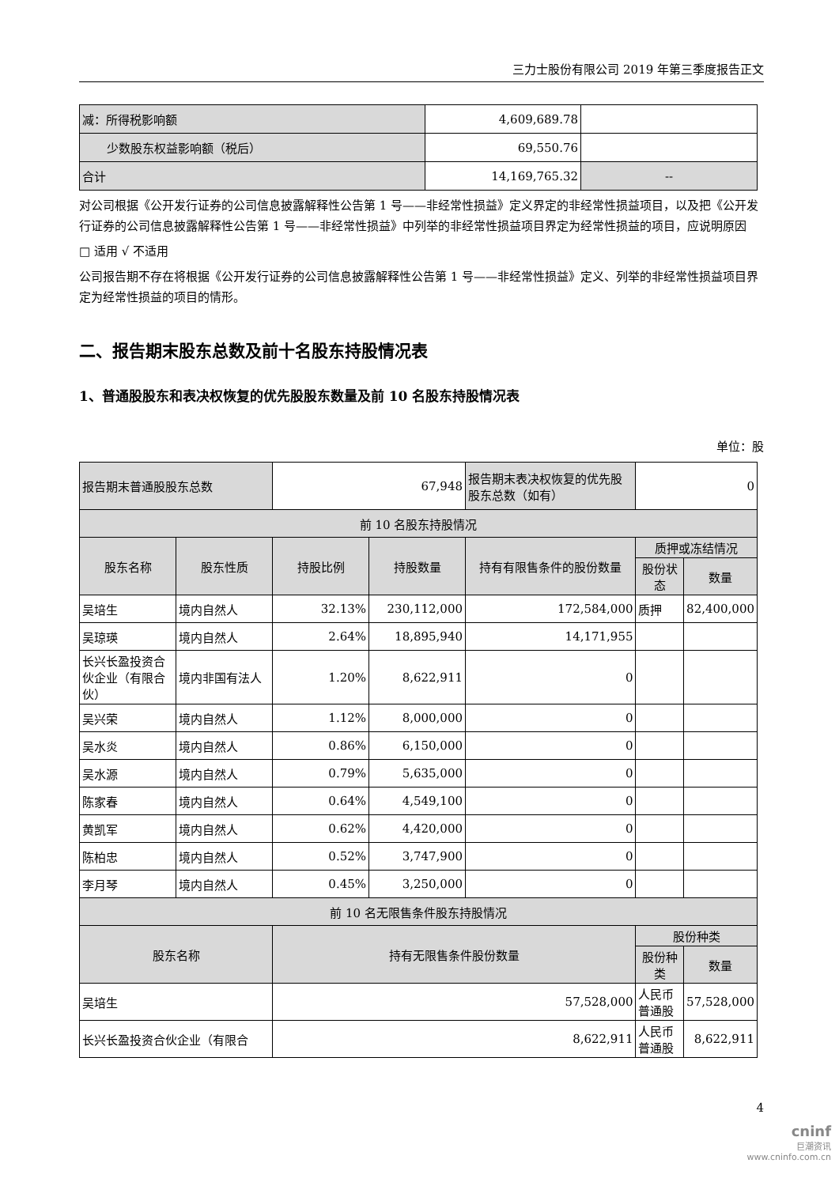三力士股份有限公司 2019 年第三季度报告正文
| 减：所得税影响额 | 4,609,689.78 | |
| 少数股东权益影响额（税后） | 69,550.76 | |
| 合计 | 14,169,765.32 | -- |
对公司根据《公开发行证券的公司信息披露解释性公告第 1 号——非经常性损益》定义界定的非经常性损益项目，以及把《公开发行证券的公司信息披露解释性公告第 1 号——非经常性损益》中列举的非经常性损益项目界定为经常性损益的项目，应说明原因
□ 适用 √ 不适用
公司报告期不存在将根据《公开发行证券的公司信息披露解释性公告第 1 号——非经常性损益》定义、列举的非经常性损益项目界定为经常性损益的项目的情形。
二、报告期末股东总数及前十名股东持股情况表
1、普通股股东和表决权恢复的优先股股东数量及前 10 名股东持股情况表
单位：股
| 报告期末普通股股东总数 | | 67,948 | | 报告期末表决权恢复的优先股股东总数（如有） | 0 | |
| 前 10 名股东持股情况 | | | | | | |
| 股东名称 | 股东性质 | 持股比例 | 持股数量 | 持有有限售条件的股份数量 | 质押或冻结情况 | |
| | | | | | 股份状态 | 数量 |
| 吴培生 | 境内自然人 | 32.13% | 230,112,000 | 172,584,000 | 质押 | 82,400,000 |
| 吴琼瑛 | 境内自然人 | 2.64% | 18,895,940 | 14,171,955 | | |
| 长兴长盈投资合伙企业（有限合伙） | 境内非国有法人 | 1.20% | 8,622,911 | 0 | | |
| 吴兴荣 | 境内自然人 | 1.12% | 8,000,000 | 0 | | |
| 吴水炎 | 境内自然人 | 0.86% | 6,150,000 | 0 | | |
| 吴水源 | 境内自然人 | 0.79% | 5,635,000 | 0 | | |
| 陈家春 | 境内自然人 | 0.64% | 4,549,100 | 0 | | |
| 黄凯军 | 境内自然人 | 0.62% | 4,420,000 | 0 | | |
| 陈柏忠 | 境内自然人 | 0.52% | 3,747,900 | 0 | | |
| 李月琴 | 境内自然人 | 0.45% | 3,250,000 | 0 | | |
| 前 10 名无限售条件股东持股情况 | | | | | | |
| 股东名称 | | 持有无限售条件股份数量 | | | 股份种类 | |
| | | | | | 股份种类 | 数量 |
| 吴培生 | | 57,528,000 | | | 人民币普通股 | 57,528,000 |
| 长兴长盈投资合伙企业（有限合 | | 8,622,911 | | | 人民币普通股 | 8,622,911 |
4
cninf
巨潮资讯
www.cninfo.com.cn